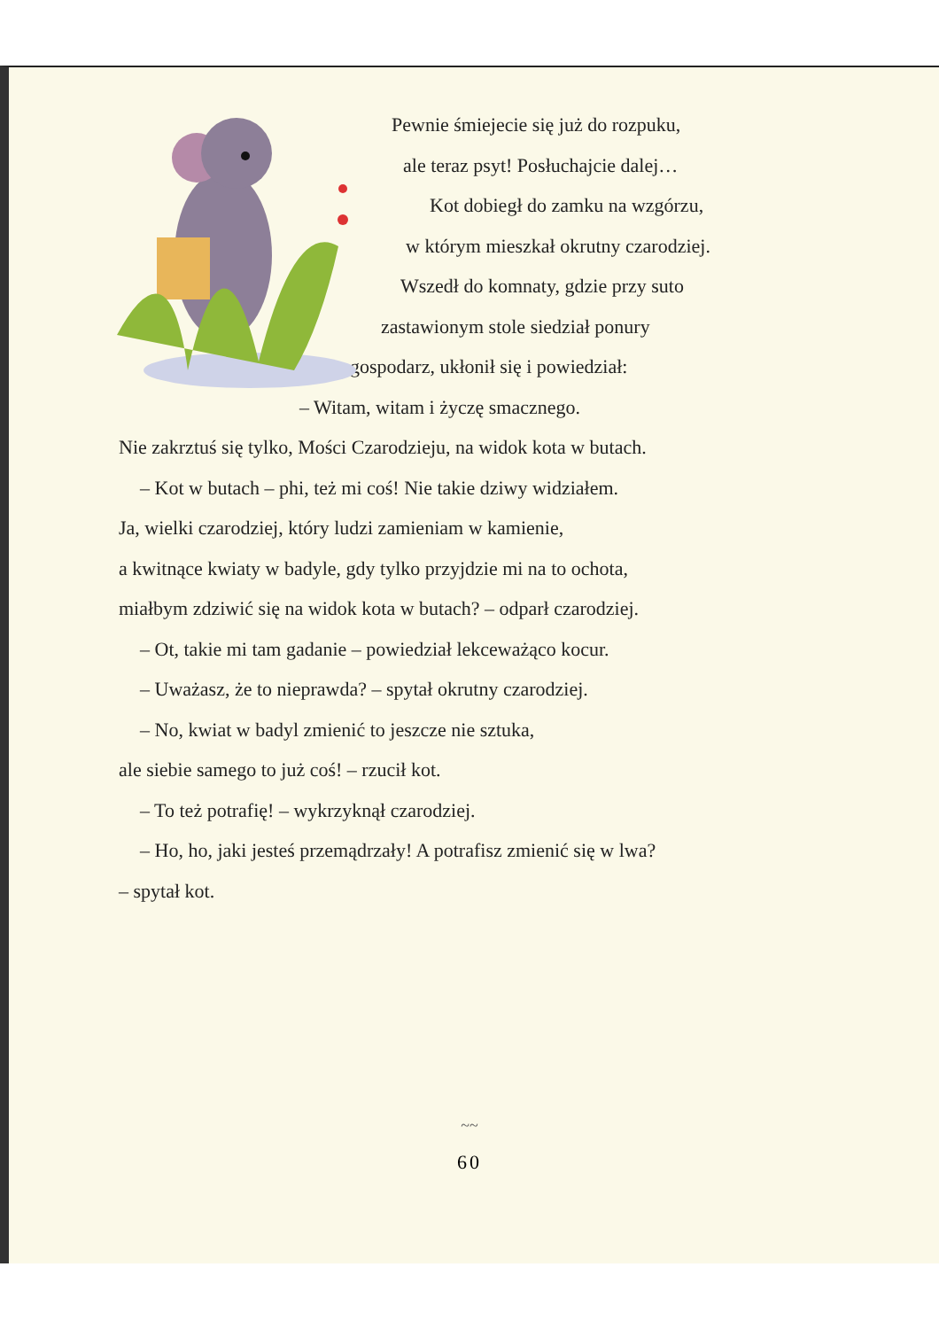Pewnie śmiejecie się już do rozpuku,
ale teraz psyt! Posłuchajcie dalej…
Kot dobiegł do zamku na wzgórzu,
w którym mieszkał okrutny czarodziej.
Wszedł do komnaty, gdzie przy suto
zastawionym stole siedział ponury
gospodarz, ukłonił się i powiedział:
– Witam, witam i życzę smacznego.
Nie zakrztuś się tylko, Mości Czarodzieju, na widok kota w butach.
– Kot w butach – phi, też mi coś! Nie takie dziwy widziałem.
Ja, wielki czarodziej, który ludzi zamieniam w kamienie,
a kwitnące kwiaty w badyle, gdy tylko przyjdzie mi na to ochota,
miałbym zdziwić się na widok kota w butach? – odparł czarodziej.
– Ot, takie mi tam gadanie – powiedział lekceważąco kocur.
– Uważasz, że to nieprawda? – spytał okrutny czarodziej.
– No, kwiat w badyl zmienić to jeszcze nie sztuka,
ale siebie samego to już coś! – rzucił kot.
– To też potrafię! – wykrzyknął czarodziej.
– Ho, ho, jaki jesteś przemądrzały! A potrafisz zmienić się w lwa?
– spytał kot.
~~
60